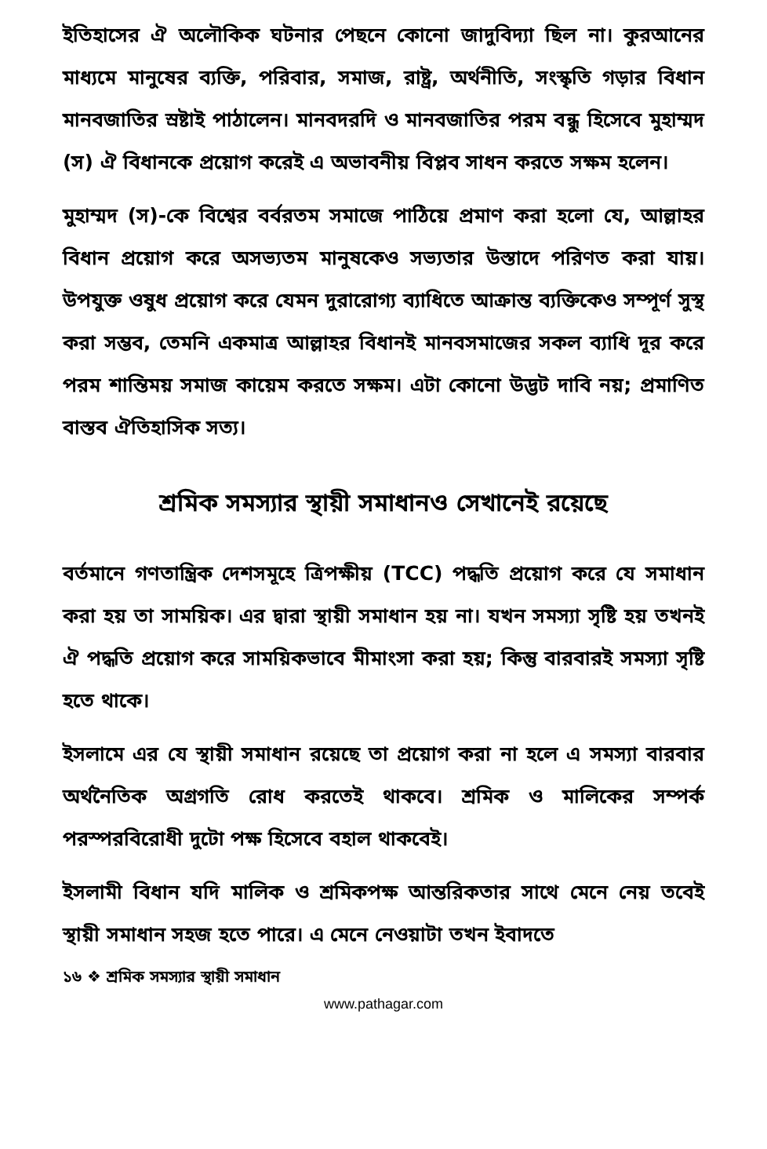ইতিহাসের ঐ অলৌকিক ঘটনার পেছনে কোনো জাদুবিদ্যা ছিল না। কুরআনের মাধ্যমে মানুষের ব্যক্তি, পরিবার, সমাজ, রাষ্ট্র, অর্থনীতি, সংস্কৃতি গড়ার বিধান মানবজাতির স্রষ্টাই পাঠালেন। মানবদরদি ও মানবজাতির পরম বন্ধু হিসেবে মুহাম্মদ (স) ঐ বিধানকে প্রয়োগ করেই এ অভাবনীয় বিপ্লব সাধন করতে সক্ষম হলেন।
মুহাম্মদ (স)-কে বিশ্বের বর্বরতম সমাজে পাঠিয়ে প্রমাণ করা হলো যে, আল্লাহর বিধান প্রয়োগ করে অসভ্যতম মানুষকেও সভ্যতার উস্তাদে পরিণত করা যায়। উপযুক্ত ওষুধ প্রয়োগ করে যেমন দুরারোগ্য ব্যাধিতে আক্রান্ত ব্যক্তিকেও সম্পূর্ণ সুস্থ করা সম্ভব, তেমনি একমাত্র আল্লাহর বিধানই মানবসমাজের সকল ব্যাধি দূর করে পরম শান্তিময় সমাজ কায়েম করতে সক্ষম। এটা কোনো উদ্ভট দাবি নয়; প্রমাণিত বাস্তব ঐতিহাসিক সত্য।
শ্রমিক সমস্যার স্থায়ী সমাধানও সেখানেই রয়েছে
বর্তমানে গণতান্ত্রিক দেশসমূহে ত্রিপক্ষীয় (TCC) পদ্ধতি প্রয়োগ করে যে সমাধান করা হয় তা সাময়িক। এর দ্বারা স্থায়ী সমাধান হয় না। যখন সমস্যা সৃষ্টি হয় তখনই ঐ পদ্ধতি প্রয়োগ করে সাময়িকভাবে মীমাংসা করা হয়; কিন্তু বারবারই সমস্যা সৃষ্টি হতে থাকে।
ইসলামে এর যে স্থায়ী সমাধান রয়েছে তা প্রয়োগ করা না হলে এ সমস্যা বারবার অর্থনৈতিক অগ্রগতি রোধ করতেই থাকবে। শ্রমিক ও মালিকের সম্পর্ক পরস্পরবিরোধী দুটো পক্ষ হিসেবে বহাল থাকবেই।
ইসলামী বিধান যদি মালিক ও শ্রমিকপক্ষ আন্তরিকতার সাথে মেনে নেয় তবেই স্থায়ী সমাধান সহজ হতে পারে। এ মেনে নেওয়াটা তখন ইবাদতে
১৬ ❖ শ্রমিক সমস্যার স্থায়ী সমাধান
www.pathagar.com